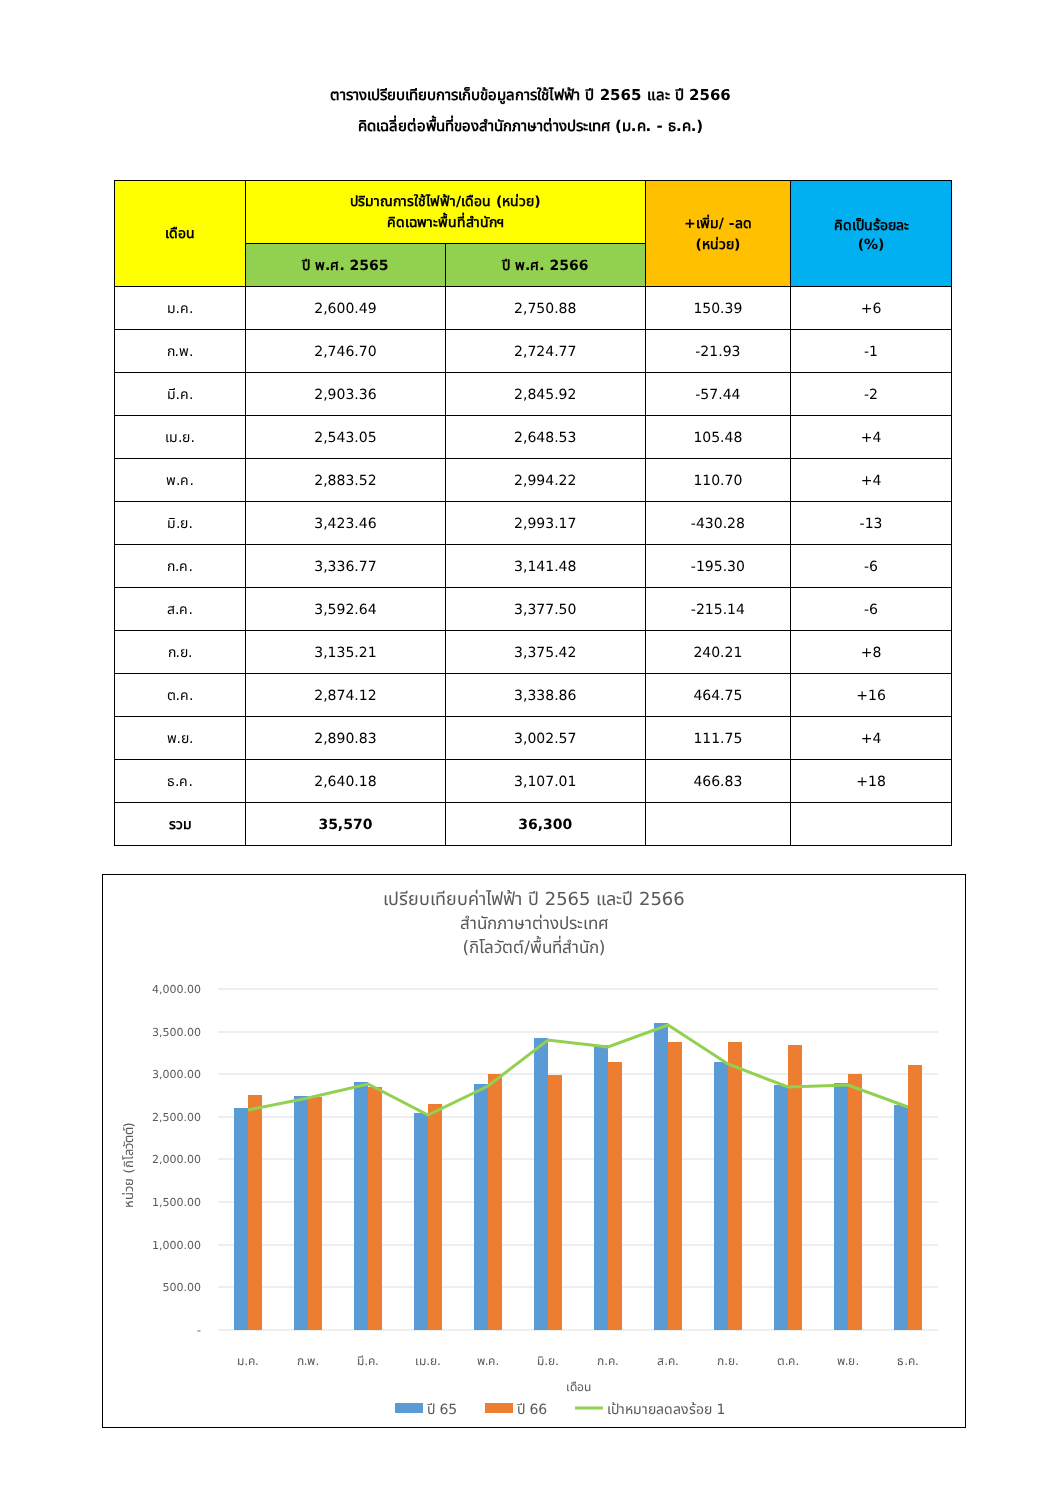ตารางเปรียบเทียบการเก็บข้อมูลการใช้ไฟฟ้า ปี 2565 และ ปี 2566
คิดเฉลี่ยต่อพื้นที่ของสำนักภาษาต่างประเทศ (ม.ค. - ธ.ค.)
| เดือน | ปริมาณการใช้ไฟฟ้า/เดือน (หน่วย) คิดเฉพาะพื้นที่สำนักฯ | | +เพิ่ม/ -ลด (หน่วย) | คิดเป็นร้อยละ (%) |
| --- | --- | --- | --- | --- |
| | ปี พ.ศ. 2565 | ปี พ.ศ. 2566 | | |
| ม.ค. | 2,600.49 | 2,750.88 | 150.39 | +6 |
| ก.พ. | 2,746.70 | 2,724.77 | -21.93 | -1 |
| มี.ค. | 2,903.36 | 2,845.92 | -57.44 | -2 |
| เม.ย. | 2,543.05 | 2,648.53 | 105.48 | +4 |
| พ.ค. | 2,883.52 | 2,994.22 | 110.70 | +4 |
| มิ.ย. | 3,423.46 | 2,993.17 | -430.28 | -13 |
| ก.ค. | 3,336.77 | 3,141.48 | -195.30 | -6 |
| ส.ค. | 3,592.64 | 3,377.50 | -215.14 | -6 |
| ก.ย. | 3,135.21 | 3,375.42 | 240.21 | +8 |
| ต.ค. | 2,874.12 | 3,338.86 | 464.75 | +16 |
| พ.ย. | 2,890.83 | 3,002.57 | 111.75 | +4 |
| ธ.ค. | 2,640.18 | 3,107.01 | 466.83 | +18 |
| รวม | 35,570 | 36,300 | | |
เปรียบเทียบค่าไฟฟ้า ปี 2565 และปี 2566
สำนักภาษาต่างประเทศ
(กิโลวัตต์/พื้นที่สำนัก)
4,000.00
3,500.00
3,000.00
2,500.00
2,000.00
1,500.00
1,000.00
500.00
-
หน่วย (กิโลวัตต์)
ม.ค.
ก.พ.
มี.ค.
เม.ย.
พ.ค.
มิ.ย.
ก.ค.
ส.ค.
ก.ย.
ต.ค.
พ.ย.
ธ.ค.
เดือน
ปี 65
ปี 66
เป้าหมายลดลงร้อย 1